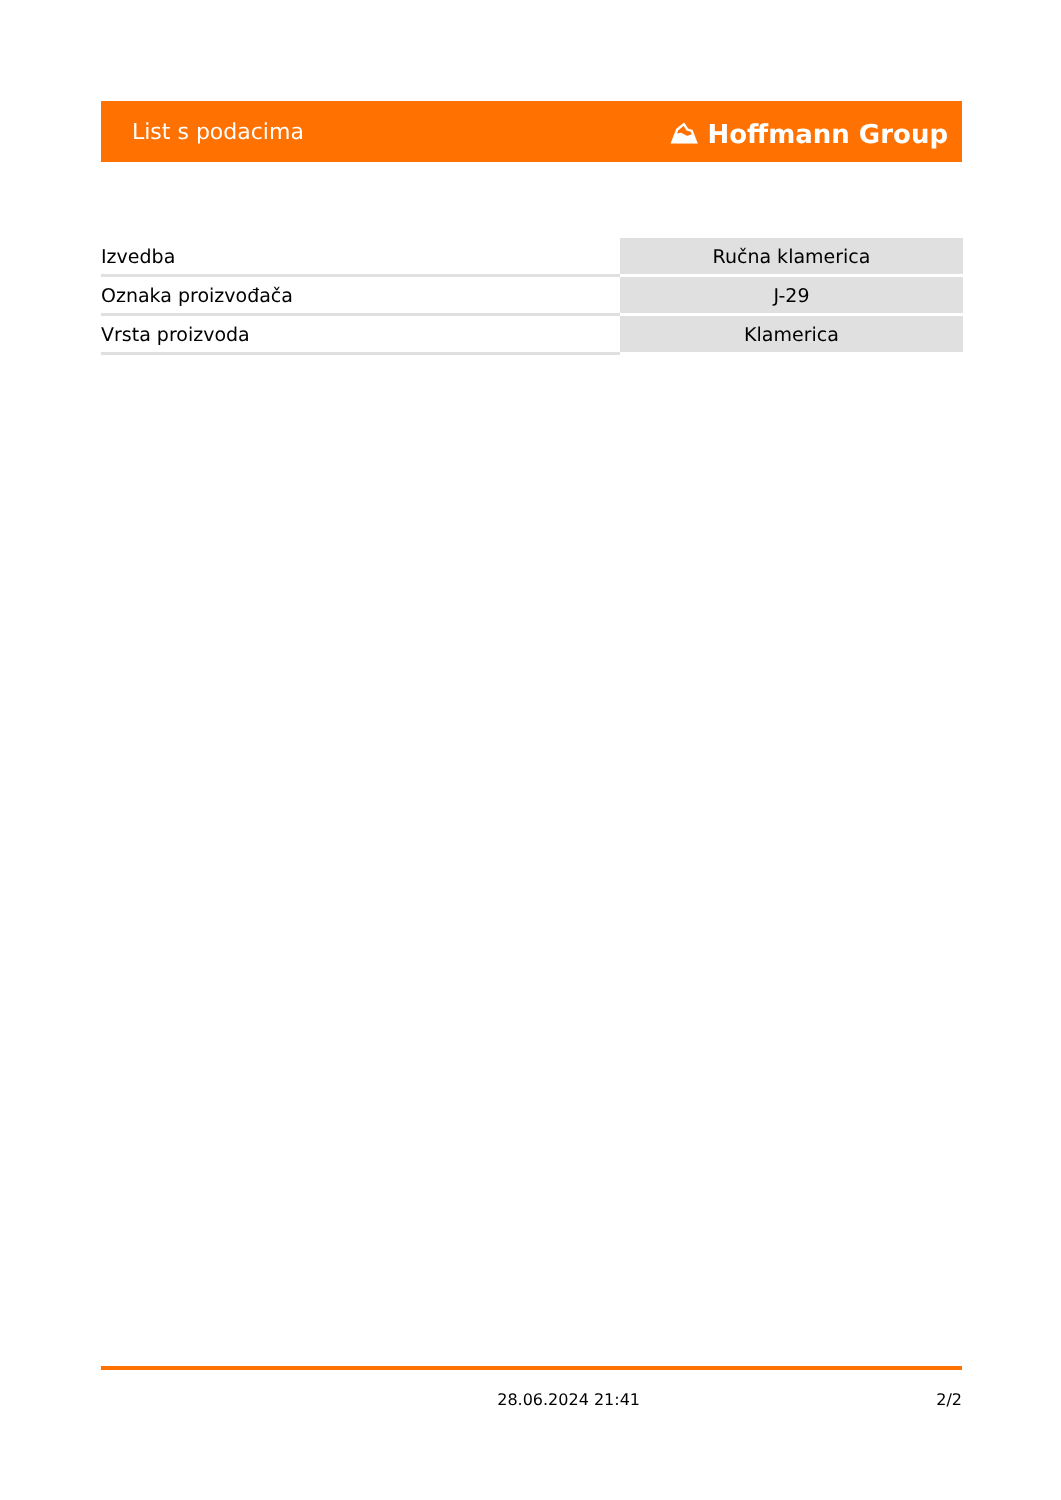List s podacima ⛰ Hoffmann Group
| Izvedba | Ručna klamerica |
| Oznaka proizvođača | J-29 |
| Vrsta proizvoda | Klamerica |
28.06.2024 21:41 2/2